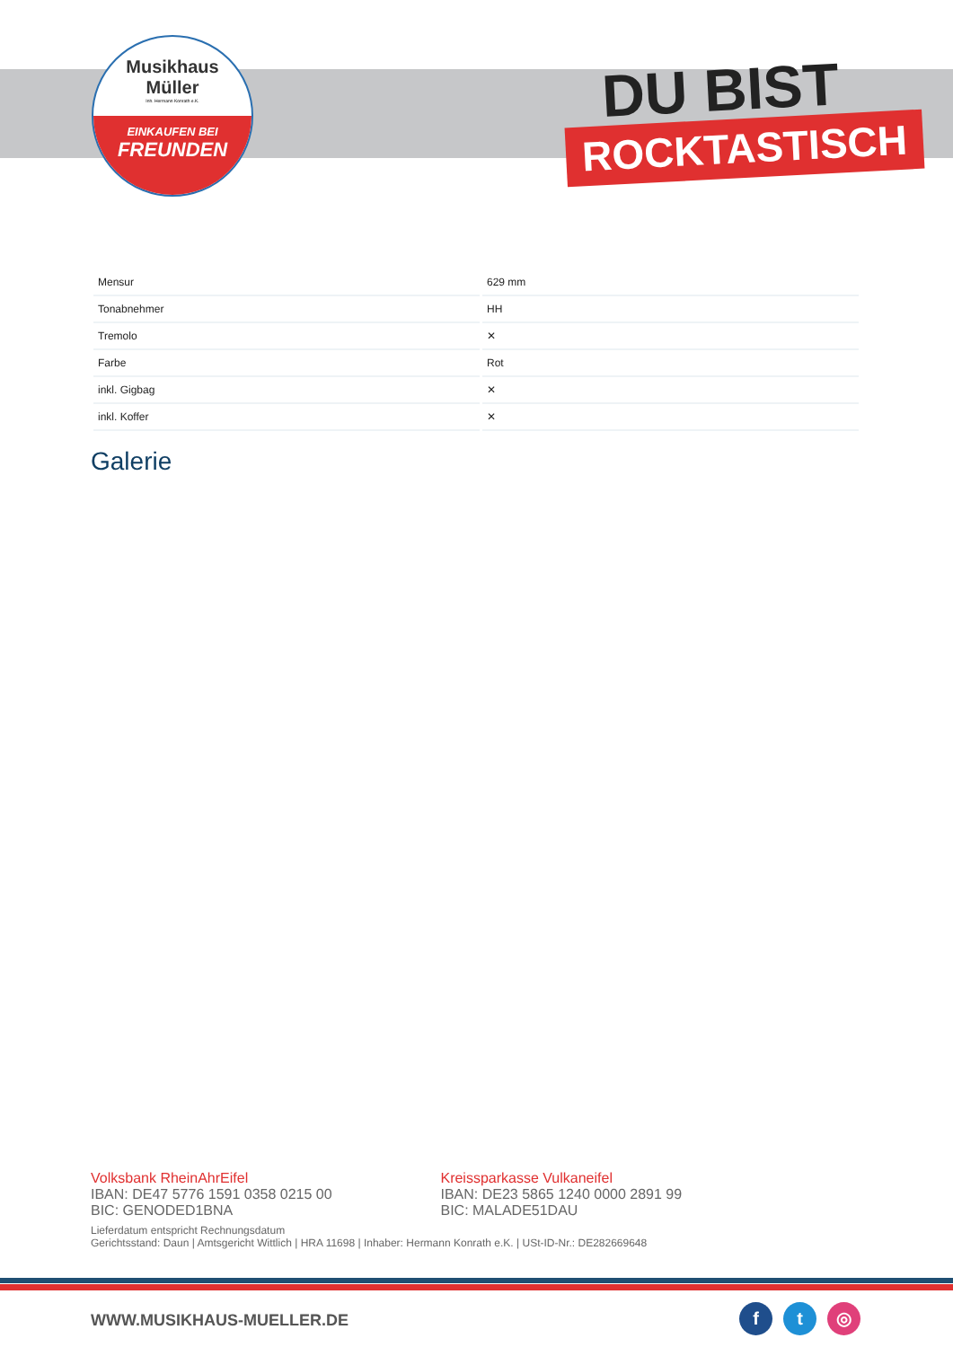Musikhaus
Müller
Inh. Hermann Konrath e.K.
EINKAUFEN BEI
FREUNDEN
DU BIST
ROCKTASTISCH
| Mensur | 629 mm |
| Tonabnehmer | HH |
| Tremolo | ✕ |
| Farbe | Rot |
| inkl. Gigbag | ✕ |
| inkl. Koffer | ✕ |
Galerie
Volksbank RheinAhrEifel
IBAN: DE47 5776 1591 0358 0215 00
BIC: GENODED1BNA
Kreissparkasse Vulkaneifel
IBAN: DE23 5865 1240 0000 2891 99
BIC: MALADE51DAU
Lieferdatum entspricht Rechnungsdatum
Gerichtsstand: Daun | Amtsgericht Wittlich | HRA 11698 | Inhaber: Hermann Konrath e.K. | USt-ID-Nr.: DE282669648
WWW.MUSIKHAUS-MUELLER.DE f t ◎